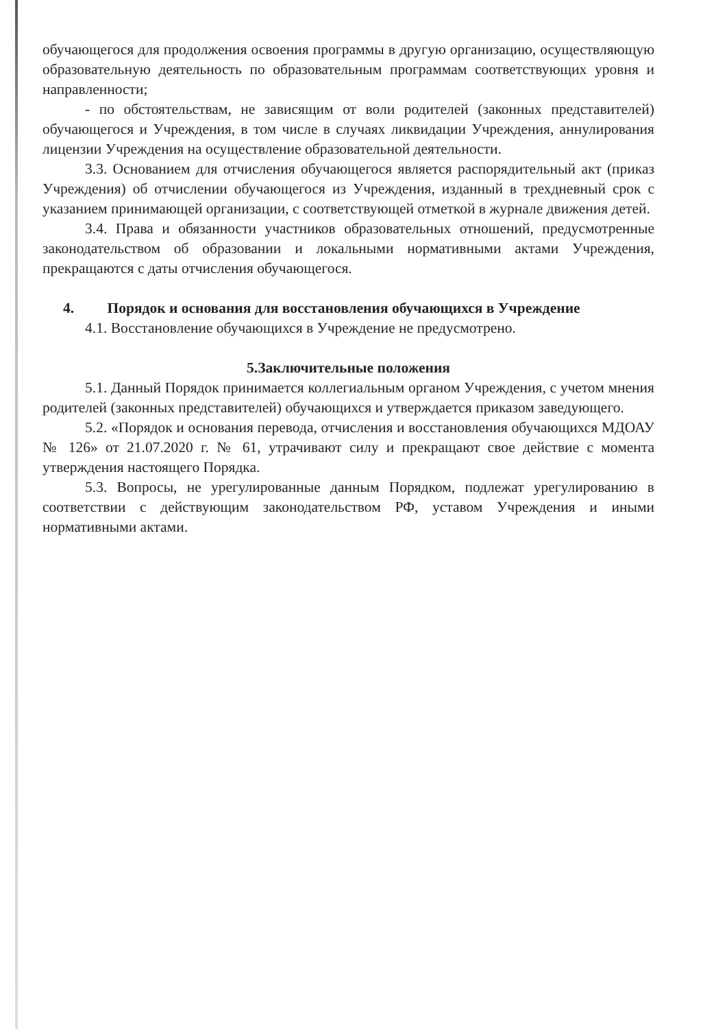обучающегося для продолжения освоения программы в другую организацию, осуществляющую образовательную деятельность по образовательным программам соответствующих уровня и направленности;
- по обстоятельствам, не зависящим от воли родителей (законных представителей) обучающегося и Учреждения, в том числе в случаях ликвидации Учреждения, аннулирования лицензии Учреждения на осуществление образовательной деятельности.
3.3. Основанием для отчисления обучающегося является распорядительный акт (приказ Учреждения) об отчислении обучающегося из Учреждения, изданный в трехдневный срок с указанием принимающей организации, с соответствующей отметкой в журнале движения детей.
3.4. Права и обязанности участников образовательных отношений, предусмотренные законодательством об образовании и локальными нормативными актами Учреждения, прекращаются с даты отчисления обучающегося.
4. Порядок и основания для восстановления обучающихся в Учреждение
4.1. Восстановление обучающихся в Учреждение не предусмотрено.
5.Заключительные положения
5.1. Данный Порядок принимается коллегиальным органом Учреждения, с учетом мнения родителей (законных представителей) обучающихся и утверждается приказом заведующего.
5.2. «Порядок и основания перевода, отчисления и восстановления обучающихся МДОАУ № 126» от 21.07.2020 г. № 61, утрачивают силу и прекращают свое действие с момента утверждения настоящего Порядка.
5.3. Вопросы, не урегулированные данным Порядком, подлежат урегулированию в соответствии с действующим законодательством РФ, уставом Учреждения и иными нормативными актами.